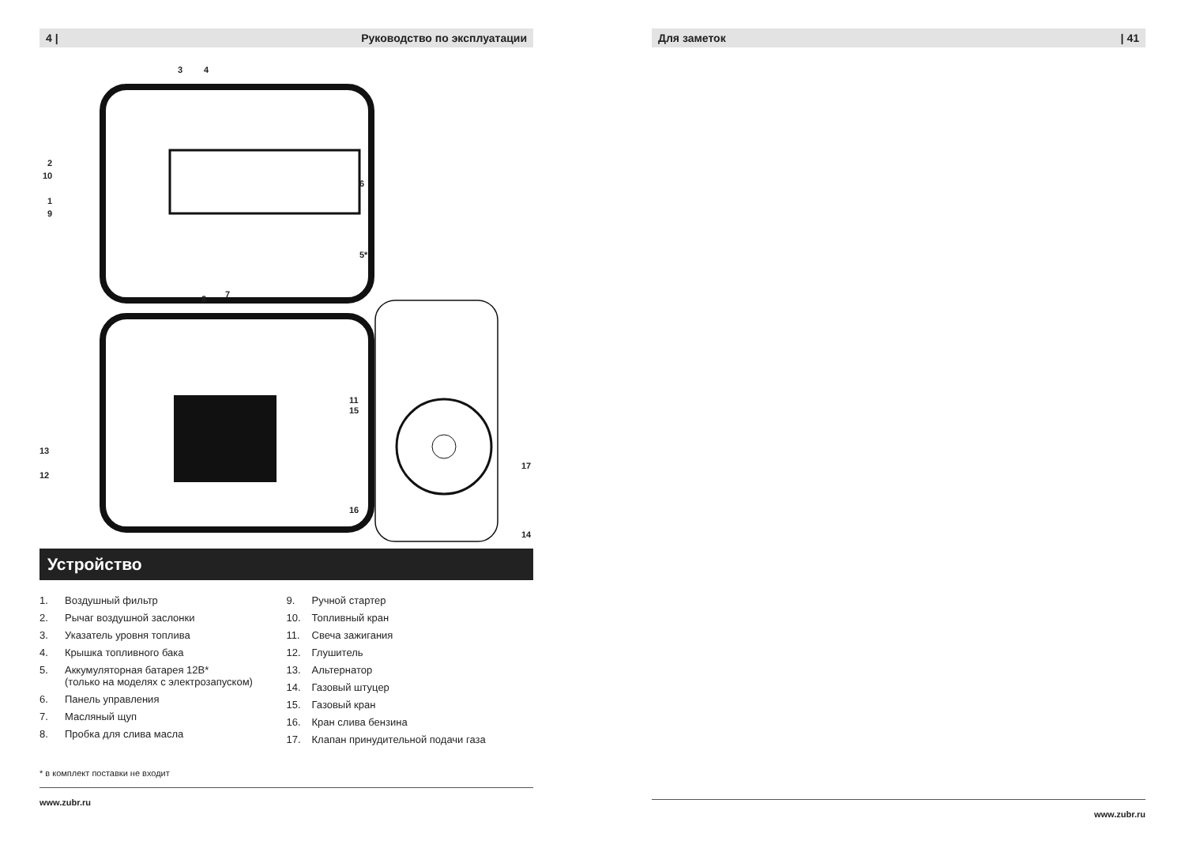4 | Руководство по эксплуатации
3 4
2
10
6
1
9
5*
8 7
11
15
13
17
12
16
14
Устройство
1. Воздушный фильтр
2. Рычаг воздушной заслонки
3. Указатель уровня топлива
4. Крышка топливного бака
5. Аккумуляторная батарея 12В*
(только на моделях с электрозапуском)
6. Панель управления
7. Масляный щуп
8. Пробка для слива масла
9. Ручной стартер
10. Топливный кран
11. Свеча зажигания
12. Глушитель
13. Альтернатор
14. Газовый штуцер
15. Газовый кран
16. Кран слива бензина
17. Клапан принудительной подачи газа
* в комплект поставки не входит
www.zubr.ru
Для заметок | 41
www.zubr.ru